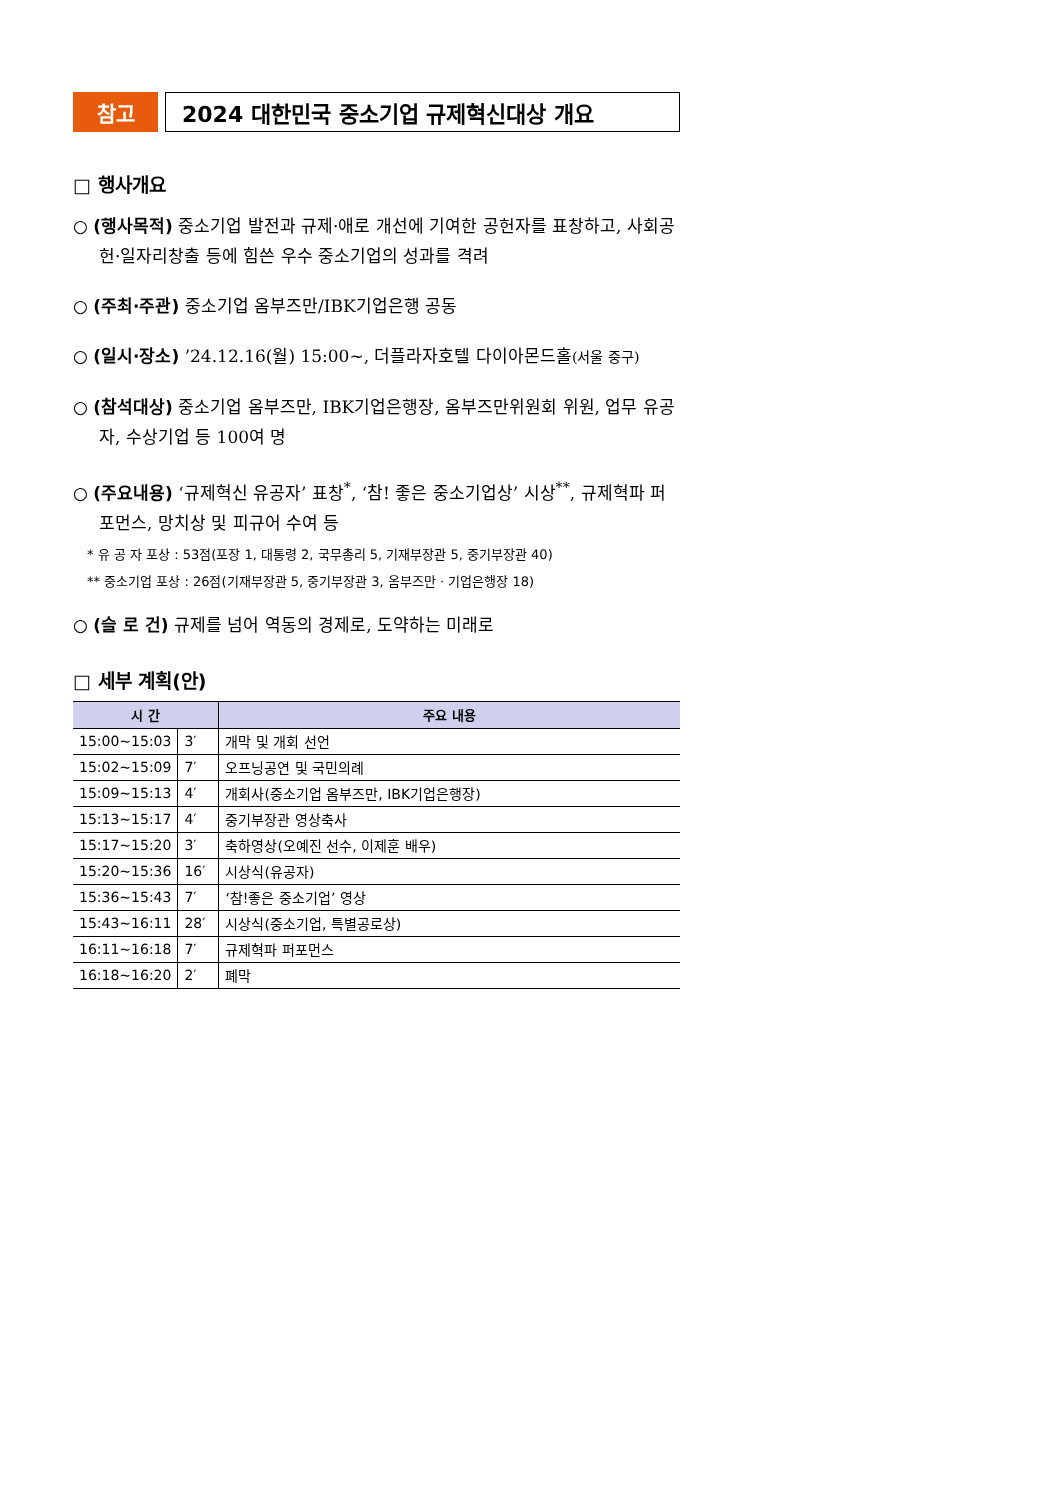참고 2024 대한민국 중소기업 규제혁신대상 개요
□ 행사개요
○ (행사목적) 중소기업 발전과 규제·애로 개선에 기여한 공헌자를 표창하고, 사회공헌·일자리창출 등에 힘쓴 우수 중소기업의 성과를 격려
○ (주최·주관) 중소기업 옴부즈만/IBK기업은행 공동
○ (일시·장소) ’24.12.16(월) 15:00~, 더플라자호텔 다이아몬드홀(서울 중구)
○ (참석대상) 중소기업 옴부즈만, IBK기업은행장, 옴부즈만위원회 위원, 업무 유공자, 수상기업 등 100여 명
○ (주요내용) ‘규제혁신 유공자’ 표창<sup>*</sup>, ‘참! 좋은 중소기업상’ 시상<sup>**</sup>, 규제혁파 퍼포먼스, 망치상 및 피규어 수여 등
* 유 공 자 포상 : 53점(포장 1, 대통령 2, 국무총리 5, 기재부장관 5, 중기부장관 40)
** 중소기업 포상 : 26점(기재부장관 5, 중기부장관 3, 옴부즈만 · 기업은행장 18)
○ (슬 로 건) 규제를 넘어 역동의 경제로, 도약하는 미래로
□ 세부 계획(안)
| 시 간 | | 주요 내용 |
| --- | --- | --- |
| 15:00~15:03 | 3′ | 개막 및 개회 선언 |
| 15:02~15:09 | 7′ | 오프닝공연 및 국민의례 |
| 15:09~15:13 | 4′ | 개회사(중소기업 옴부즈만, IBK기업은행장) |
| 15:13~15:17 | 4′ | 중기부장관 영상축사 |
| 15:17~15:20 | 3′ | 축하영상(오예진 선수, 이제훈 배우) |
| 15:20~15:36 | 16′ | 시상식(유공자) |
| 15:36~15:43 | 7′ | ‘참!좋은 중소기업’ 영상 |
| 15:43~16:11 | 28′ | 시상식(중소기업, 특별공로상) |
| 16:11~16:18 | 7′ | 규제혁파 퍼포먼스 |
| 16:18~16:20 | 2′ | 폐막 |